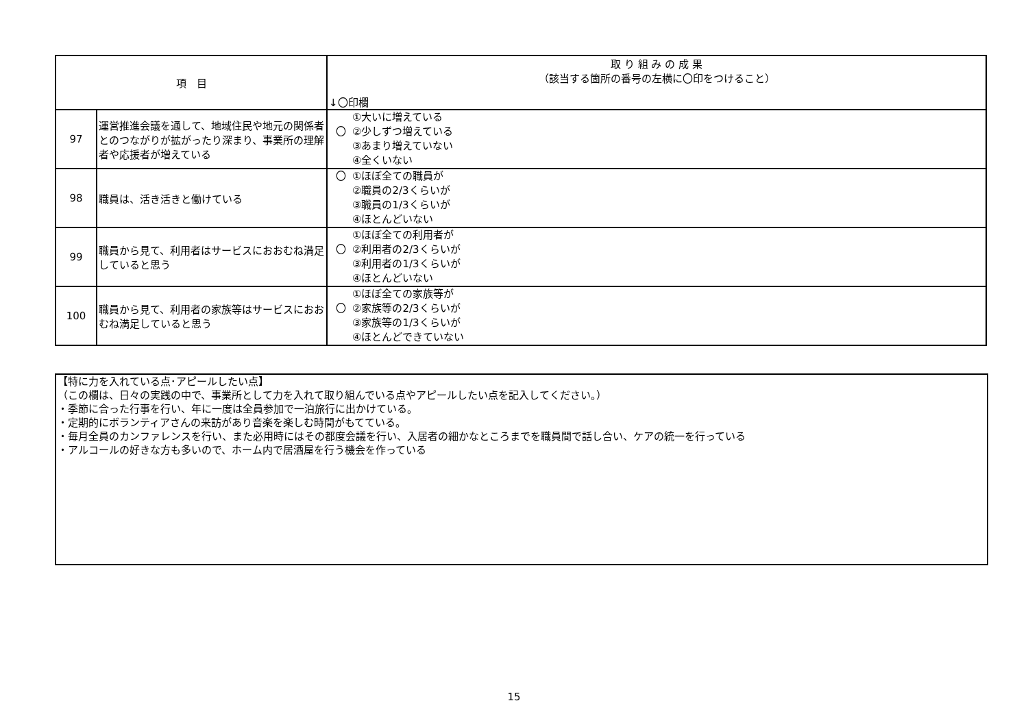| 項 目 | | 取 り 組 み の 成 果 （該当する箇所の番号の左横に〇印をつけること） ↓〇印欄 |
| --- | --- | --- |
| 97 | 運営推進会議を通して、地域住民や地元の関係者とのつながりが拡がったり深まり、事業所の理解者や応援者が増えている | ①大いに増えている 〇 ②少しずつ増えている ③あまり増えていない ④全くいない |
| 98 | 職員は、活き活きと働けている | 〇 ①ほぼ全ての職員が ②職員の2/3くらいが ③職員の1/3くらいが ④ほとんどいない |
| 99 | 職員から見て、利用者はサービスにおおむね満足していると思う | ①ほぼ全ての利用者が 〇 ②利用者の2/3くらいが ③利用者の1/3くらいが ④ほとんどいない |
| 100 | 職員から見て、利用者の家族等はサービスにおおむね満足していると思う | ①ほぼ全ての家族等が 〇 ②家族等の2/3くらいが ③家族等の1/3くらいが ④ほとんどできていない |
【特に力を入れている点･アピールしたい点】
（この欄は、日々の実践の中で、事業所として力を入れて取り組んでいる点やアピールしたい点を記入してください。）
・季節に合った行事を行い、年に一度は全員参加で一泊旅行に出かけている。
・定期的にボランティアさんの来訪があり音楽を楽しむ時間がもてている。
・毎月全員のカンファレンスを行い、また必用時にはその都度会議を行い、入居者の細かなところまでを職員間で話し合い、ケアの統一を行っている
・アルコールの好きな方も多いので、ホーム内で居酒屋を行う機会を作っている
15